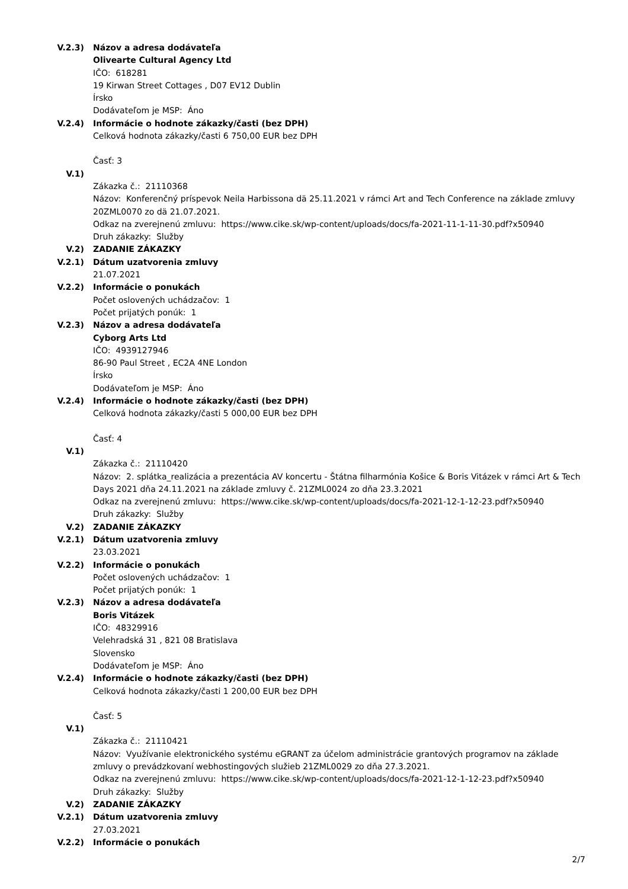V.2.3) Názov a adresa dodávateľa
Olivearte Cultural Agency Ltd
IČO: 618281
19 Kirwan Street Cottages , D07 EV12 Dublin
Írsko
Dodávateľom je MSP: Áno
V.2.4) Informácie o hodnote zákazky/časti (bez DPH)
Celková hodnota zákazky/časti 6 750,00 EUR bez DPH
Časť: 3
V.1)
Zákazka č.: 21110368
Názov: Konferenčný príspevok Neila Harbissona dä 25.11.2021 v rámci Art and Tech Conference na základe zmluvy 20ZML0070 zo dä 21.07.2021.
Odkaz na zverejnenú zmluvu: https://www.cike.sk/wp-content/uploads/docs/fa-2021-11-1-11-30.pdf?x50940
Druh zákazky: Služby
V.2) ZADANIE ZÁKAZKY
V.2.1) Dátum uzatvorenia zmluvy
21.07.2021
V.2.2) Informácie o ponukách
Počet oslovených uchádzačov: 1
Počet prijatých ponúk: 1
V.2.3) Názov a adresa dodávateľa
Cyborg Arts Ltd
IČO: 4939127946
86-90 Paul Street , EC2A 4NE London
Írsko
Dodávateľom je MSP: Áno
V.2.4) Informácie o hodnote zákazky/časti (bez DPH)
Celková hodnota zákazky/časti 5 000,00 EUR bez DPH
Časť: 4
V.1)
Zákazka č.: 21110420
Názov: 2. splátka_realizácia a prezentácia AV koncertu - Štátna filharmónia Košice & Boris Vitázek v rámci Art & Tech Days 2021 dňa 24.11.2021 na základe zmluvy č. 21ZML0024 zo dňa 23.3.2021
Odkaz na zverejnenú zmluvu: https://www.cike.sk/wp-content/uploads/docs/fa-2021-12-1-12-23.pdf?x50940
Druh zákazky: Služby
V.2) ZADANIE ZÁKAZKY
V.2.1) Dátum uzatvorenia zmluvy
23.03.2021
V.2.2) Informácie o ponukách
Počet oslovených uchádzačov: 1
Počet prijatých ponúk: 1
V.2.3) Názov a adresa dodávateľa
Boris Vitázek
IČO: 48329916
Velehradská 31 , 821 08 Bratislava
Slovensko
Dodávateľom je MSP: Áno
V.2.4) Informácie o hodnote zákazky/časti (bez DPH)
Celková hodnota zákazky/časti 1 200,00 EUR bez DPH
Časť: 5
V.1)
Zákazka č.: 21110421
Názov: Využívanie elektronického systému eGRANT za účelom administrácie grantových programov na základe zmluvy o prevádzkovaní webhostingových služieb 21ZML0029 zo dňa 27.3.2021.
Odkaz na zverejnenú zmluvu: https://www.cike.sk/wp-content/uploads/docs/fa-2021-12-1-12-23.pdf?x50940
Druh zákazky: Služby
V.2) ZADANIE ZÁKAZKY
V.2.1) Dátum uzatvorenia zmluvy
27.03.2021
V.2.2) Informácie o ponukách
2/7